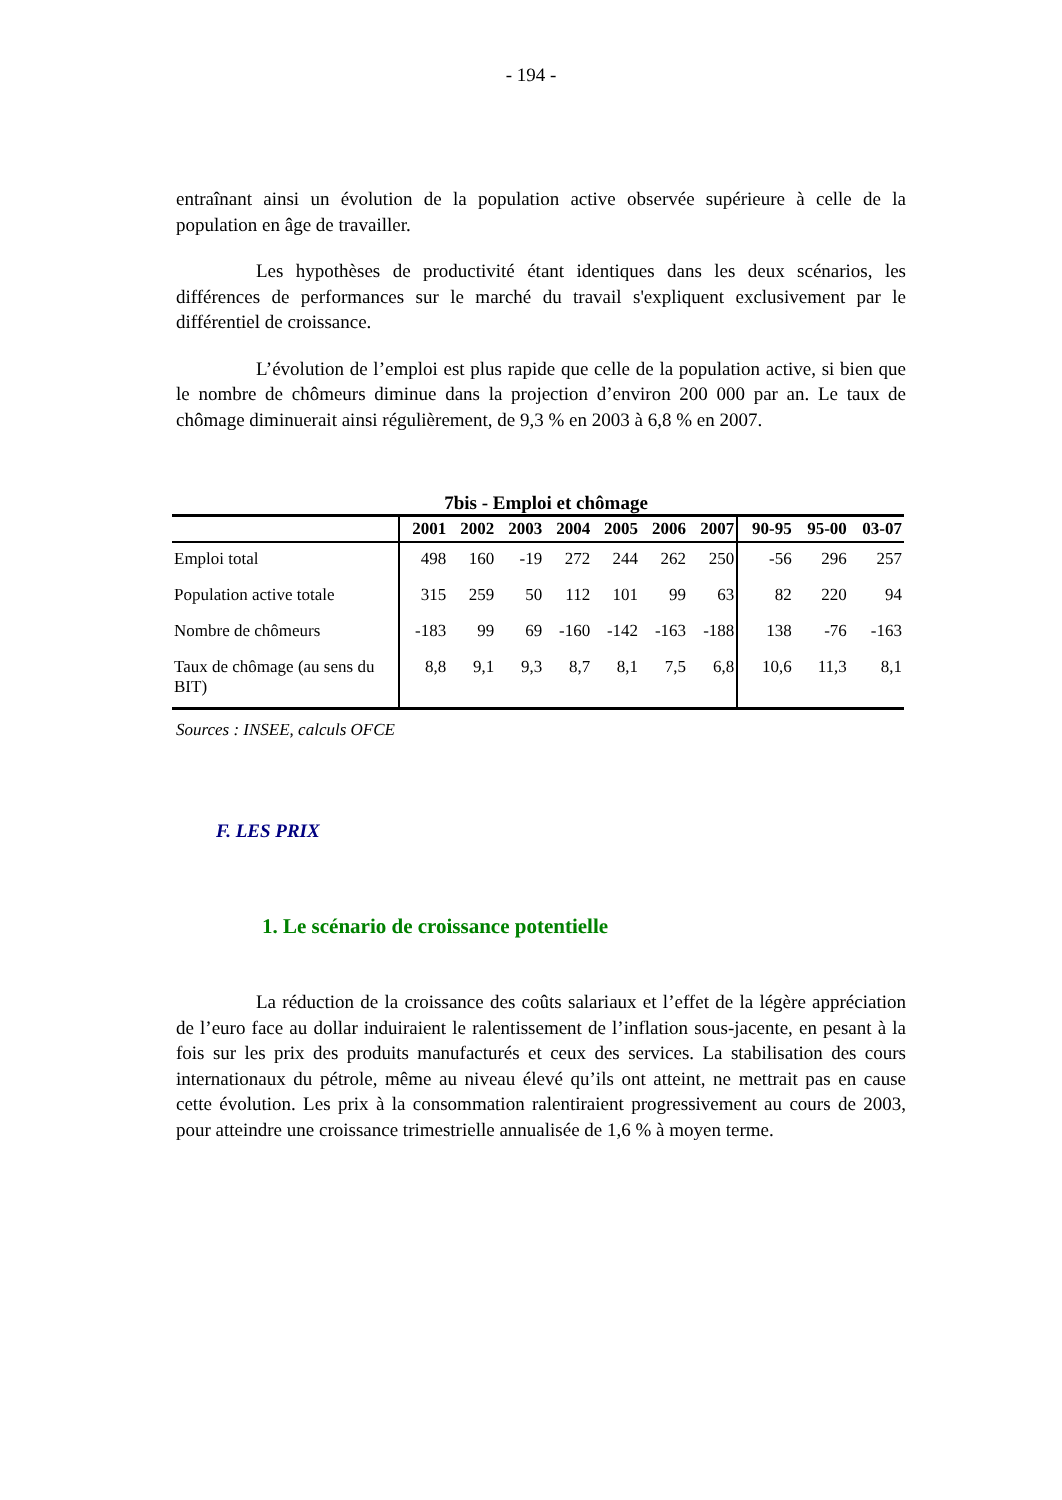- 194 -
entraînant ainsi un évolution de la population active observée supérieure à celle de la population en âge de travailler.
Les hypothèses de productivité étant identiques dans les deux scénarios, les différences de performances sur le marché du travail s'expliquent exclusivement par le différentiel de croissance.
L’évolution de l’emploi est plus rapide que celle de la population active, si bien que le nombre de chômeurs diminue dans la projection d’environ 200 000 par an. Le taux de chômage diminuerait ainsi régulièrement, de 9,3 % en 2003 à 6,8 % en 2007.
7bis - Emploi et chômage
| | 2001 | 2002 | 2003 | 2004 | 2005 | 2006 | 2007 | 90-95 | 95-00 | 03-07 |
| --- | --- | --- | --- | --- | --- | --- | --- | --- | --- | --- |
| Emploi total | 498 | 160 | -19 | 272 | 244 | 262 | 250 | -56 | 296 | 257 |
| Population active totale | 315 | 259 | 50 | 112 | 101 | 99 | 63 | 82 | 220 | 94 |
| Nombre de chômeurs | -183 | 99 | 69 | -160 | -142 | -163 | -188 | 138 | -76 | -163 |
| Taux de chômage (au sens du BIT) | 8,8 | 9,1 | 9,3 | 8,7 | 8,1 | 7,5 | 6,8 | 10,6 | 11,3 | 8,1 |
Sources : INSEE, calculs OFCE
F. LES PRIX
1. Le scénario de croissance potentielle
La réduction de la croissance des coûts salariaux et l’effet de la légère appréciation de l’euro face au dollar induiraient le ralentissement de l’inflation sous-jacente, en pesant à la fois sur les prix des produits manufacturés et ceux des services. La stabilisation des cours internationaux du pétrole, même au niveau élevé qu’ils ont atteint, ne mettrait pas en cause cette évolution. Les prix à la consommation ralentiraient progressivement au cours de 2003, pour atteindre une croissance trimestrielle annualisée de 1,6 % à moyen terme.